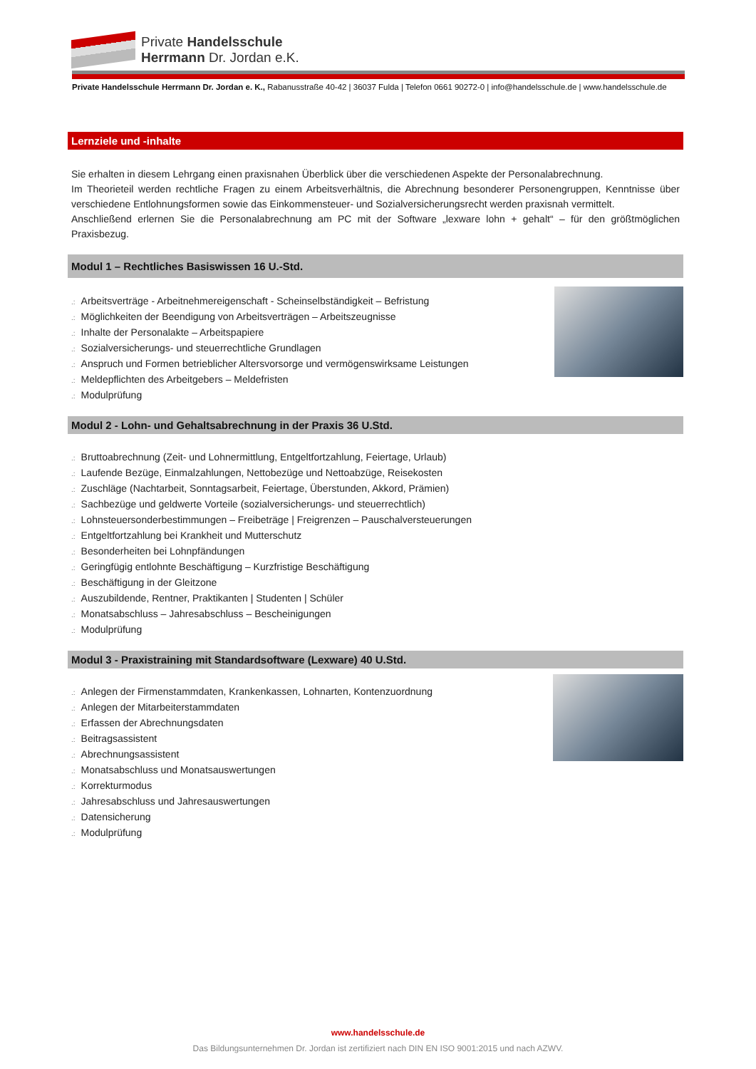Private Handelsschule
Herrmann Dr. Jordan e.K.
Private Handelsschule Herrmann Dr. Jordan e. K., Rabanusstraße 40-42 | 36037 Fulda | Telefon 0661 90272-0 | info@handelsschule.de | www.handelsschule.de
Lernziele und -inhalte
Sie erhalten in diesem Lehrgang einen praxisnahen Überblick über die verschiedenen Aspekte der Personalabrechnung.
Im Theorieteil werden rechtliche Fragen zu einem Arbeitsverhältnis, die Abrechnung besonderer Personengruppen, Kenntnisse über verschiedene Entlohnungsformen sowie das Einkommensteuer- und Sozialversicherungsrecht werden praxisnah vermittelt.
Anschließend erlernen Sie die Personalabrechnung am PC mit der Software „lexware lohn + gehalt“ – für den größtmöglichen Praxisbezug.
Modul 1 – Rechtliches Basiswissen 16 U.-Std.
.: Arbeitsverträge - Arbeitnehmereigenschaft - Scheinselbständigkeit – Befristung
.: Möglichkeiten der Beendigung von Arbeitsverträgen – Arbeitszeugnisse
.: Inhalte der Personalakte – Arbeitspapiere
.: Sozialversicherungs- und steuerrechtliche Grundlagen
.: Anspruch und Formen betrieblicher Altersvorsorge und vermögenswirksame Leistungen
.: Meldepflichten des Arbeitgebers – Meldefristen
.: Modulprüfung
Modul 2 - Lohn- und Gehaltsabrechnung in der Praxis 36 U.Std.
.: Bruttoabrechnung (Zeit- und Lohnermittlung, Entgeltfortzahlung, Feiertage, Urlaub)
.: Laufende Bezüge, Einmalzahlungen, Nettobezüge und Nettoabzüge, Reisekosten
.: Zuschläge (Nachtarbeit, Sonntagsarbeit, Feiertage, Überstunden, Akkord, Prämien)
.: Sachbezüge und geldwerte Vorteile (sozialversicherungs- und steuerrechtlich)
.: Lohnsteuersonderbestimmungen – Freibeträge | Freigrenzen – Pauschalversteuerungen
.: Entgeltfortzahlung bei Krankheit und Mutterschutz
.: Besonderheiten bei Lohnpfändungen
.: Geringfügig entlohnte Beschäftigung – Kurzfristige Beschäftigung
.: Beschäftigung in der Gleitzone
.: Auszubildende, Rentner, Praktikanten | Studenten | Schüler
.: Monatsabschluss – Jahresabschluss – Bescheinigungen
.: Modulprüfung
Modul 3 - Praxistraining mit Standardsoftware (Lexware) 40 U.Std.
.: Anlegen der Firmenstammdaten, Krankenkassen, Lohnarten, Kontenzuordnung
.: Anlegen der Mitarbeiterstammdaten
.: Erfassen der Abrechnungsdaten
.: Beitragsassistent
.: Abrechnungsassistent
.: Monatsabschluss und Monatsauswertungen
.: Korrekturmodus
.: Jahresabschluss und Jahresauswertungen
.: Datensicherung
.: Modulprüfung
www.handelsschule.de
Das Bildungsunternehmen Dr. Jordan ist zertifiziert nach DIN EN ISO 9001:2015 und nach AZWV.